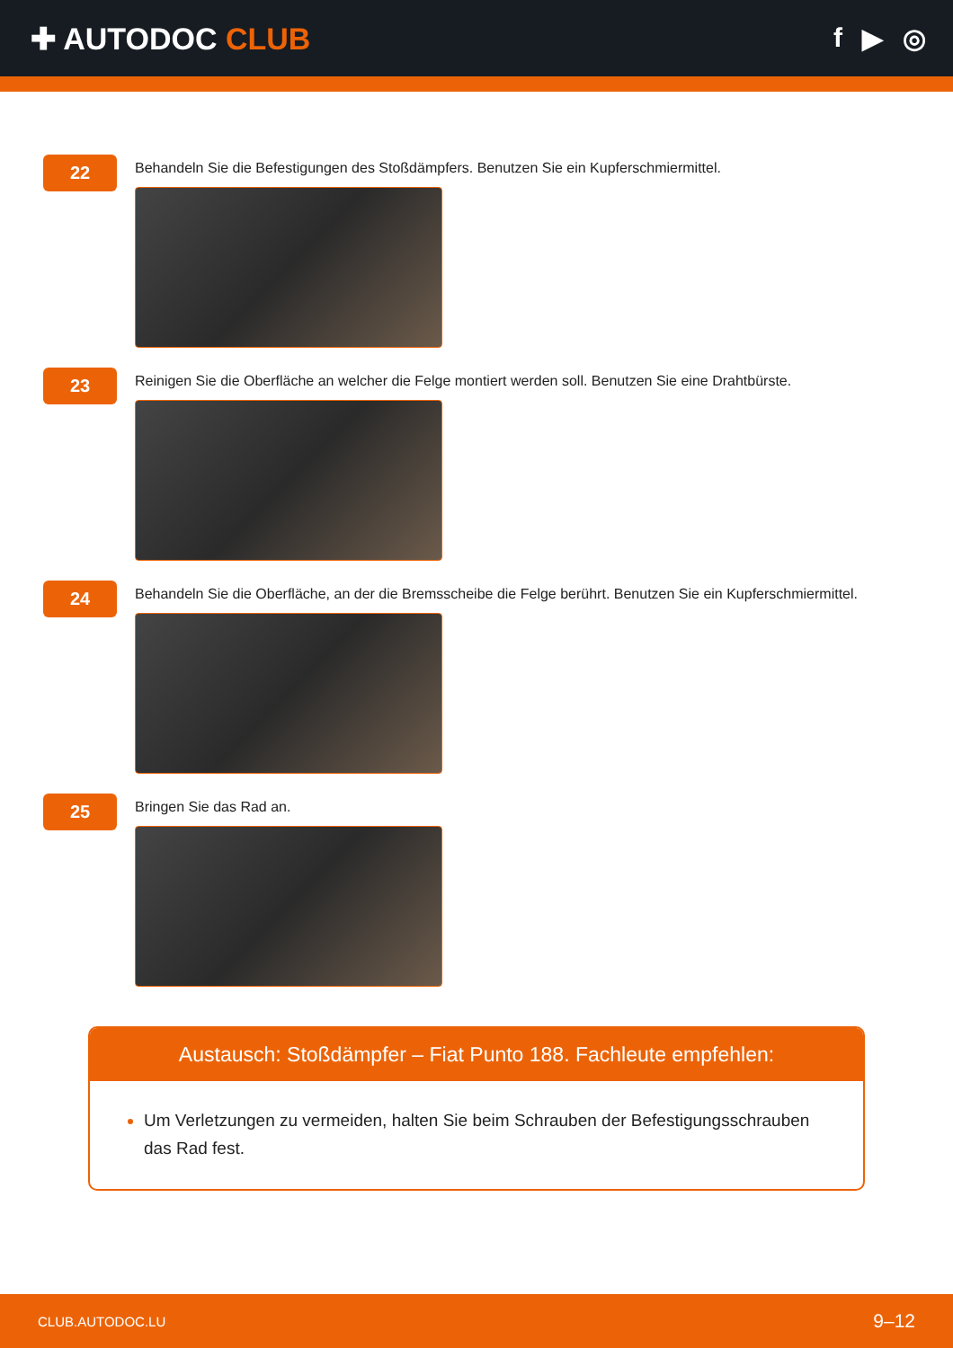✚ AUTODOC CLUB f ▶ ◎
22
Behandeln Sie die Befestigungen des Stoßdämpfers. Benutzen Sie ein Kupferschmiermittel.
23
Reinigen Sie die Oberfläche an welcher die Felge montiert werden soll. Benutzen Sie eine Drahtbürste.
24
Behandeln Sie die Oberfläche, an der die Bremsscheibe die Felge berührt. Benutzen Sie ein Kupferschmiermittel.
25
Bringen Sie das Rad an.
Austausch: Stoßdämpfer – Fiat Punto 188. Fachleute empfehlen:
Um Verletzungen zu vermeiden, halten Sie beim Schrauben der Befestigungsschrauben das Rad fest.
CLUB.AUTODOC.LU 9–12